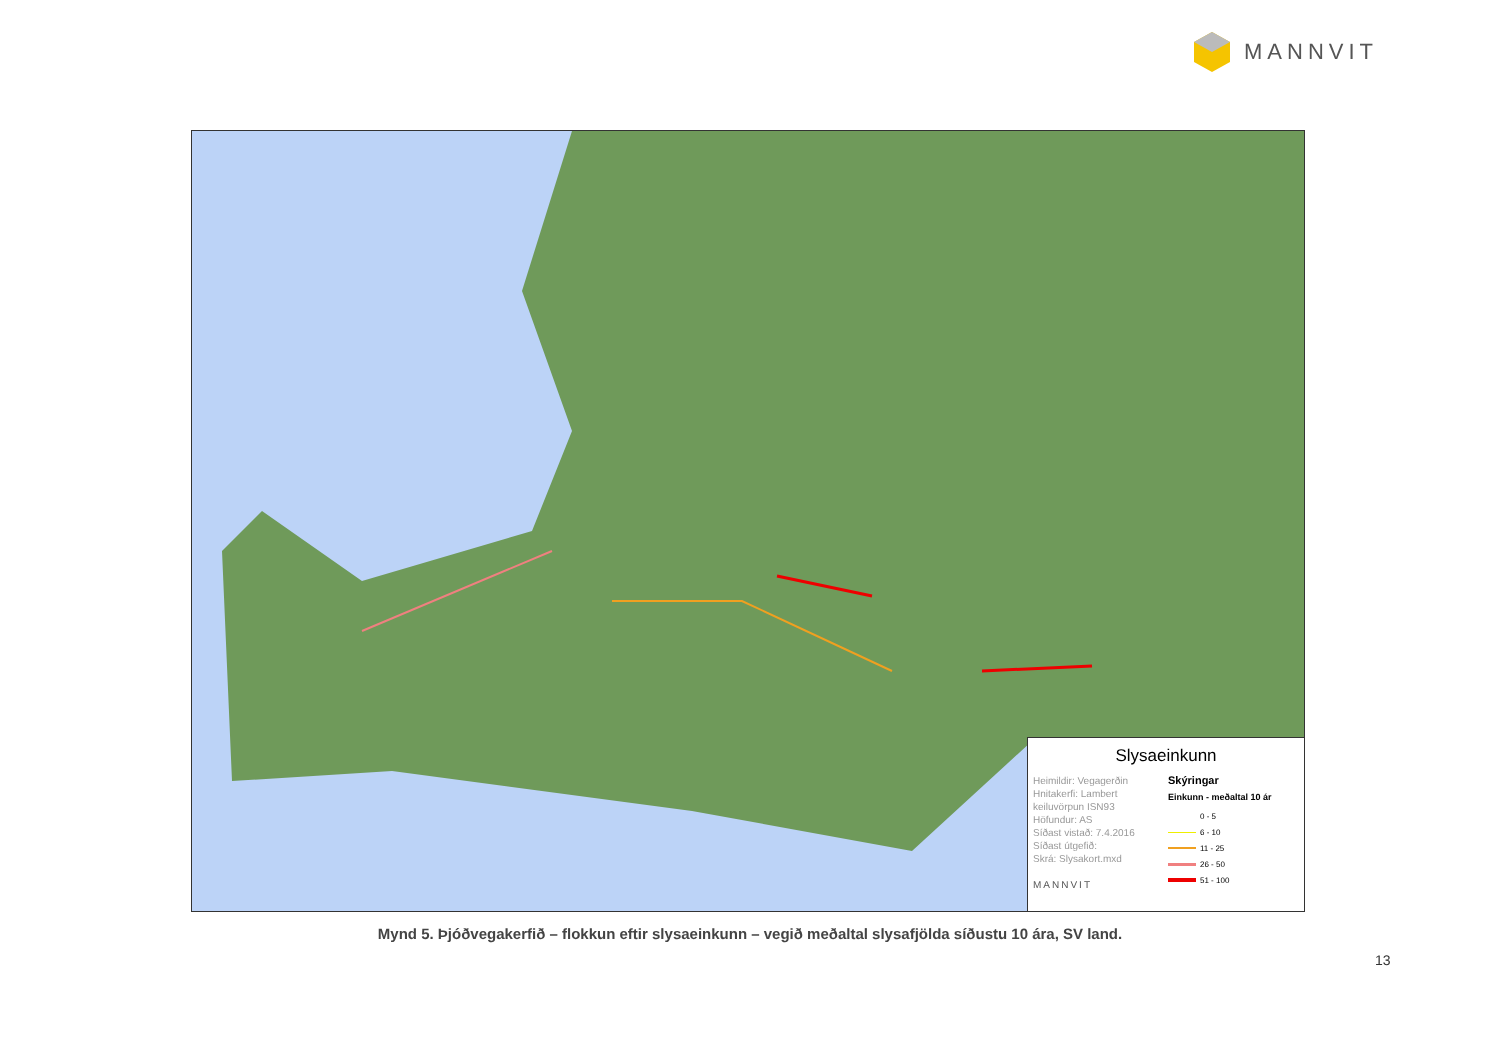MANNVIT
Slysaeinkunn
Heimildir: Vegagerðin
Hnitakerfi: Lambert keiluvörpun ISN93
Höfundur: AS
Síðast vistað: 7.4.2016
Síðast útgefið:
Skrá: Slysakort.mxd
MANNVIT
Skýringar
Einkunn - meðaltal 10 ár
0 - 5
6 - 10
11 - 25
26 - 50
51 - 100
Mynd 5. Þjóðvegakerfið – flokkun eftir slysaeinkunn – vegið meðaltal slysafjölda síðustu 10 ára, SV land.
13